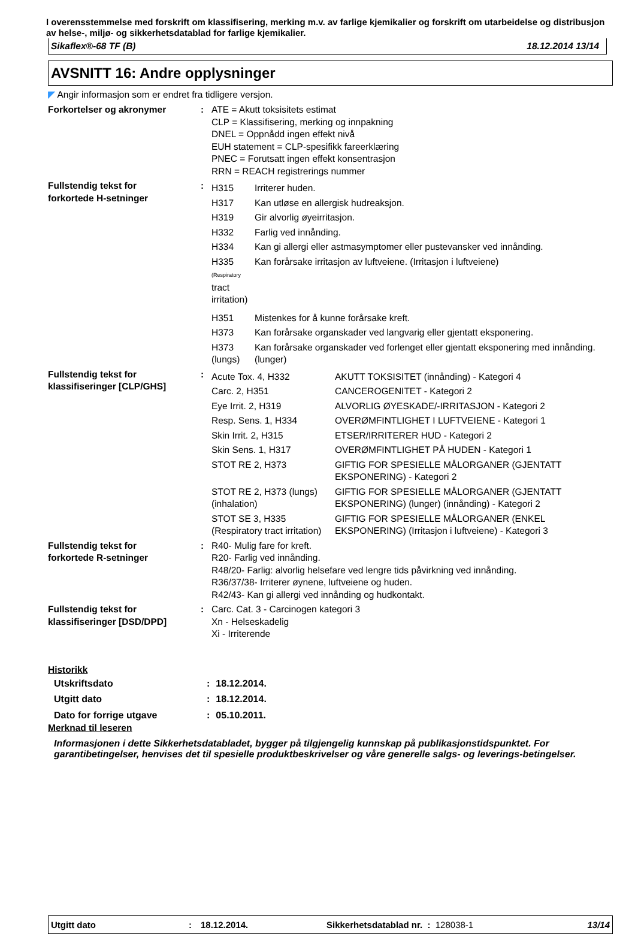I overensstemmelse med forskrift om klassifisering, merking m.v. av farlige kjemikalier og forskrift om utarbeidelse og distribusjon av helse-, miljø- og sikkerhetsdatablad for farlige kjemikalier.
Sikaflex®-68 TF (B) 18.12.2014 13/14
AVSNITT 16: Andre opplysninger
◤ Angir informasjon som er endret fra tidligere versjon.
| Forkortelser og akronymer | : | ATE = Akutt toksisitets estimat CLP = Klassifisering, merking og innpakning DNEL = Oppnådd ingen effekt nivå EUH statement = CLP-spesifikk fareerklæring PNEC = Forutsatt ingen effekt konsentrasjon RRN = REACH registrerings nummer |
| Fullstendig tekst for forkortede H-setninger | : | / H315 / Irriterer huden. / / H317 / Kan utløse en allergisk hudreaksjon. / / H319 / Gir alvorlig øyeirritasjon. / / H332 / Farlig ved innånding. / / H334 / Kan gi allergi eller astmasymptomer eller pustevansker ved innånding. / / H335 (Respiratory tract irritation) / Kan forårsake irritasjon av luftveiene. (Irritasjon i luftveiene) / / H351 / Mistenkes for å kunne forårsake kreft. / / H373 / Kan forårsake organskader ved langvarig eller gjentatt eksponering. / / H373 (lungs) / Kan forårsake organskader ved forlenget eller gjentatt eksponering med innånding. (lunger) / |
| Fullstendig tekst for klassifiseringer [CLP/GHS] | : | / Acute Tox. 4, H332 / AKUTT TOKSISITET (innånding) - Kategori 4 / / Carc. 2, H351 / CANCEROGENITET - Kategori 2 / / Eye Irrit. 2, H319 / ALVORLIG ØYESKADE/-IRRITASJON - Kategori 2 / / Resp. Sens. 1, H334 / OVERØMFINTLIGHET I LUFTVEIENE - Kategori 1 / / Skin Irrit. 2, H315 / ETSER/IRRITERER HUD - Kategori 2 / / Skin Sens. 1, H317 / OVERØMFINTLIGHET PÅ HUDEN - Kategori 1 / / STOT RE 2, H373 / GIFTIG FOR SPESIELLE MÅLORGANER (GJENTATT EKSPONERING) - Kategori 2 / / STOT RE 2, H373 (lungs) (inhalation) / GIFTIG FOR SPESIELLE MÅLORGANER (GJENTATT EKSPONERING) (lunger) (innånding) - Kategori 2 / / STOT SE 3, H335 (Respiratory tract irritation) / GIFTIG FOR SPESIELLE MÅLORGANER (ENKEL EKSPONERING) (Irritasjon i luftveiene) - Kategori 3 / |
| Fullstendig tekst for forkortede R-setninger | : | R40- Mulig fare for kreft. R20- Farlig ved innånding. R48/20- Farlig: alvorlig helsefare ved lengre tids påvirkning ved innånding. R36/37/38- Irriterer øynene, luftveiene og huden. R42/43- Kan gi allergi ved innånding og hudkontakt. |
| Fullstendig tekst for klassifiseringer [DSD/DPD] | : | Carc. Cat. 3 - Carcinogen kategori 3 Xn - Helseskadelig Xi - Irriterende |
Historikk
| Utskriftsdato | : | 18.12.2014. |
| Utgitt dato | : | 18.12.2014. |
| Dato for forrige utgave | : | 05.10.2011. |
Merknad til leseren
Informasjonen i dette Sikkerhetsdatabladet, bygger på tilgjengelig kunnskap på publikasjonstidspunktet. For garantibetingelser, henvises det til spesielle produktbeskrivelser og våre generelle salgs- og leverings-betingelser.
Utgitt dato: 18.12.2014. Sikkerhetsdatablad nr. : 128038-1 13/14